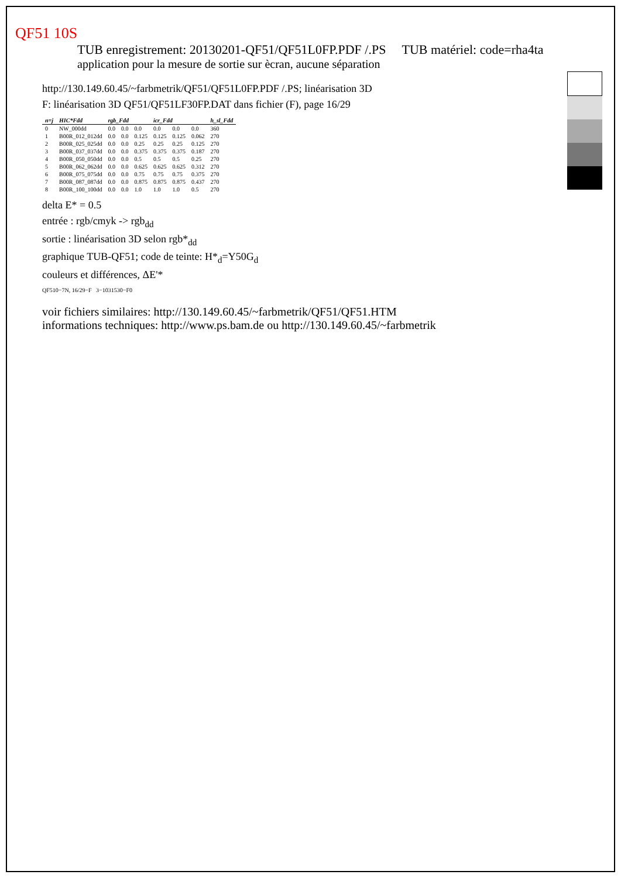QF51 10S
TUB enregistrement: 20130201-QF51/QF51L0FP.PDF /.PS TUB matériel: code=rha4ta
application pour la mesure de sortie sur ècran, aucune séparation
http://130.149.60.45/~farbmetrik/QF51/QF51L0FP.PDF /.PS; linéarisation 3D
F: linéarisation 3D QF51/QF51LF30FP.DAT dans fichier (F), page 16/29
| n=j | HIC*Fdd | rgb_Fdd | | | icr_Fdd | | | h_sl_Fdd |
| --- | --- | --- | --- | --- | --- | --- | --- | --- |
| 0 | NW_000dd | 0.0 | 0.0 | 0.0 | 0.0 | 0.0 | 0.0 | 360 |
| 1 | B00R_012_012dd | 0.0 | 0.0 | 0.125 | 0.125 | 0.125 | 0.062 | 270 |
| 2 | B00R_025_025dd | 0.0 | 0.0 | 0.25 | 0.25 | 0.25 | 0.125 | 270 |
| 3 | B00R_037_037dd | 0.0 | 0.0 | 0.375 | 0.375 | 0.375 | 0.187 | 270 |
| 4 | B00R_050_050dd | 0.0 | 0.0 | 0.5 | 0.5 | 0.5 | 0.25 | 270 |
| 5 | B00R_062_062dd | 0.0 | 0.0 | 0.625 | 0.625 | 0.625 | 0.312 | 270 |
| 6 | B00R_075_075dd | 0.0 | 0.0 | 0.75 | 0.75 | 0.75 | 0.375 | 270 |
| 7 | B00R_087_087dd | 0.0 | 0.0 | 0.875 | 0.875 | 0.875 | 0.437 | 270 |
| 8 | B00R_100_100dd | 0.0 | 0.0 | 1.0 | 1.0 | 1.0 | 0.5 | 270 |
delta E* = 0.5
entrée : rgb/cmyk -> rgb<sub>dd</sub>
sortie : linéarisation 3D selon rgb*<sub>dd</sub>
graphique TUB-QF51; code de teinte: H*<sub>d</sub>=Y50G<sub>d</sub>
couleurs et différences, ΔE'*
QF510−7N, 16/29−F 3−1031530−F0
voir fichiers similaires: http://130.149.60.45/~farbmetrik/QF51/QF51.HTM
informations techniques: http://www.ps.bam.de ou http://130.149.60.45/~farbmetrik